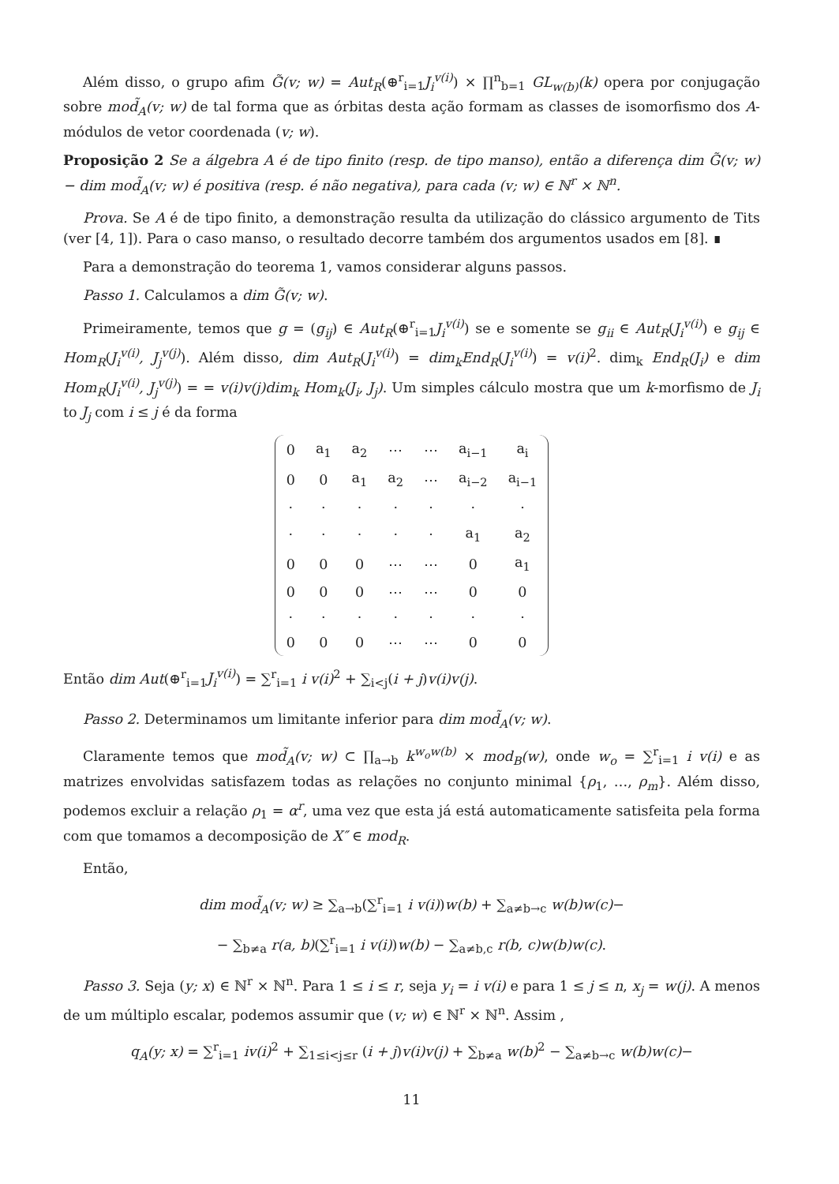Além disso, o grupo afim G̃(v; w) = Aut<sub>R</sub>(⊕<sup>r</sup><sub>i=1</sub>J<sub>i</sub><sup>v(i)</sup>) × ∏<sup>n</sup><sub>b=1</sub> GL<sub>w(b)</sub>(k) opera por conjugação sobre mod̃<sub>A</sub>(v; w) de tal forma que as órbitas desta ação formam as classes de isomorfismo dos A-módulos de vetor coordenada (v; w).
Proposição 2 Se a álgebra A é de tipo finito (resp. de tipo manso), então a diferença dim G̃(v; w) − dim mod̃<sub>A</sub>(v; w) é positiva (resp. é não negativa), para cada (v; w) ∈ ℕ<sup>r</sup> × ℕ<sup>n</sup>.
Prova. Se A é de tipo finito, a demonstração resulta da utilização do clássico argumento de Tits (ver [4, 1]). Para o caso manso, o resultado decorre também dos argumentos usados em [8]. ∎
Para a demonstração do teorema 1, vamos considerar alguns passos.
Passo 1. Calculamos a dim G̃(v; w).
Primeiramente, temos que g = (g<sub>ij</sub>) ∈ Aut<sub>R</sub>(⊕<sup>r</sup><sub>i=1</sub>J<sub>i</sub><sup>v(i)</sup>) se e somente se g<sub>ii</sub> ∈ Aut<sub>R</sub>(J<sub>i</sub><sup>v(i)</sup>) e g<sub>ij</sub> ∈ Hom<sub>R</sub>(J<sub>i</sub><sup>v(i)</sup>, J<sub>j</sub><sup>v(j)</sup>). Além disso, dim Aut<sub>R</sub>(J<sub>i</sub><sup>v(i)</sup>) = dim<sub>k</sub>End<sub>R</sub>(J<sub>i</sub><sup>v(i)</sup>) = v(i)<sup>2</sup>. dim<sub>k</sub> End<sub>R</sub>(J<sub>i</sub>) e dim Hom<sub>R</sub>(J<sub>i</sub><sup>v(i)</sup>, J<sub>j</sub><sup>v(j)</sup>) = = v(i)v(j)dim<sub>k</sub> Hom<sub>k</sub>(J<sub>i</sub>, J<sub>j</sub>). Um simples cálculo mostra que um k-morfismo de J<sub>i</sub> to J<sub>j</sub> com i ≤ j é da forma
| 0 | a<sub>1</sub> | a<sub>2</sub> | ⋯ | ⋯ | a<sub>i−1</sub> | a<sub>i</sub> |
| 0 | 0 | a<sub>1</sub> | a<sub>2</sub> | ⋯ | a<sub>i−2</sub> | a<sub>i−1</sub> |
| · | · | · | · | · | · | · |
| · | · | · | · | · | a<sub>1</sub> | a<sub>2</sub> |
| 0 | 0 | 0 | ⋯ | ⋯ | 0 | a<sub>1</sub> |
| 0 | 0 | 0 | ⋯ | ⋯ | 0 | 0 |
| · | · | · | · | · | · | · |
| 0 | 0 | 0 | ⋯ | ⋯ | 0 | 0 |
Então dim Aut(⊕<sup>r</sup><sub>i=1</sub>J<sub>i</sub><sup>v(i)</sup>) = ∑<sup>r</sup><sub>i=1</sub> i v(i)<sup>2</sup> + ∑<sub>i<j</sub>(i + j)v(i)v(j).
Passo 2. Determinamos um limitante inferior para dim mod̃<sub>A</sub>(v; w).
Claramente temos que mod̃<sub>A</sub>(v; w) ⊂ ∏<sub>a→b</sub> k<sup>w<sub>o</sub>w(b)</sup> × mod<sub>B</sub>(w), onde w<sub>o</sub> = ∑<sup>r</sup><sub>i=1</sub> i v(i) e as matrizes envolvidas satisfazem todas as relações no conjunto minimal {ρ<sub>1</sub>, …, ρ<sub>m</sub>}. Além disso, podemos excluir a relação ρ<sub>1</sub> = α<sup>r</sup>, uma vez que esta já está automaticamente satisfeita pela forma com que tomamos a decomposição de X″ ∈ mod<sub>R</sub>.
Então,
dim mod̃<sub>A</sub>(v; w) ≥ ∑<sub>a→b</sub>(∑<sup>r</sup><sub>i=1</sub> i v(i))w(b) + ∑<sub>a≠b→c</sub> w(b)w(c)−
− ∑<sub>b≠a</sub> r(a, b)(∑<sup>r</sup><sub>i=1</sub> i v(i))w(b) − ∑<sub>a≠b,c</sub> r(b, c)w(b)w(c).
Passo 3. Seja (y; x) ∈ ℕ<sup>r</sup> × ℕ<sup>n</sup>. Para 1 ≤ i ≤ r, seja y<sub>i</sub> = i v(i) e para 1 ≤ j ≤ n, x<sub>j</sub> = w(j). A menos de um múltiplo escalar, podemos assumir que (v; w) ∈ ℕ<sup>r</sup> × ℕ<sup>n</sup>. Assim ,
q<sub>A</sub>(y; x) = ∑<sup>r</sup><sub>i=1</sub> iv(i)<sup>2</sup> + ∑<sub>1≤i<j≤r</sub> (i + j)v(i)v(j) + ∑<sub>b≠a</sub> w(b)<sup>2</sup> − ∑<sub>a≠b→c</sub> w(b)w(c)−
11